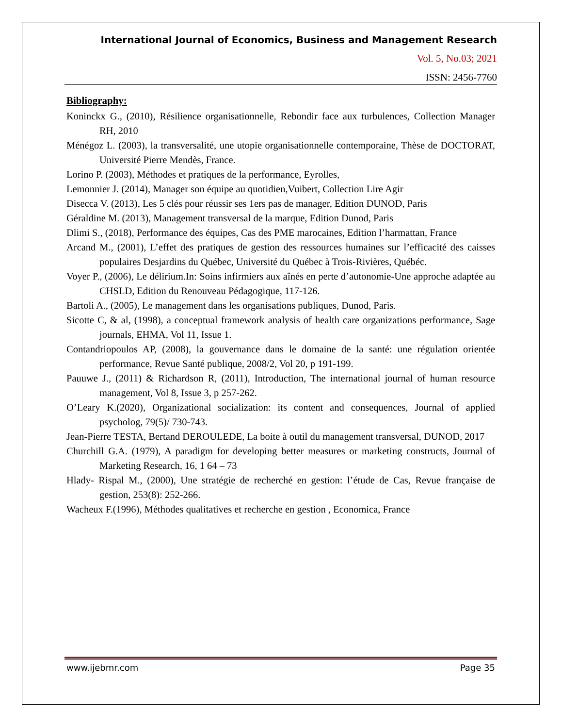International Journal of Economics, Business and Management Research
Vol. 5, No.03; 2021
ISSN: 2456-7760
Bibliography:
Koninckx G., (2010), Résilience organisationnelle, Rebondir face aux turbulences, Collection Manager RH, 2010
Ménégoz L. (2003), la transversalité, une utopie organisationnelle contemporaine, Thèse de DOCTORAT, Université Pierre Mendès, France.
Lorino P. (2003), Méthodes et pratiques de la performance, Eyrolles,
Lemonnier J. (2014), Manager son équipe au quotidien,Vuibert, Collection Lire Agir
Disecca V. (2013), Les 5 clés pour réussir ses 1ers pas de manager, Edition DUNOD, Paris
Géraldine M. (2013), Management transversal de la marque, Edition Dunod, Paris
Dlimi S., (2018), Performance des équipes, Cas des PME marocaines, Edition l’harmattan, France
Arcand M., (2001), L’effet des pratiques de gestion des ressources humaines sur l’efficacité des caisses populaires Desjardins du Québec, Université du Québec à Trois-Rivières, Québéc.
Voyer P., (2006), Le délirium.In: Soins infirmiers aux aînés en perte d’autonomie-Une approche adaptée au CHSLD, Edition du Renouveau Pédagogique, 117-126.
Bartoli A., (2005), Le management dans les organisations publiques, Dunod, Paris.
Sicotte C, & al, (1998), a conceptual framework analysis of health care organizations performance, Sage journals, EHMA, Vol 11, Issue 1.
Contandriopoulos AP, (2008), la gouvernance dans le domaine de la santé: une régulation orientée performance, Revue Santé publique, 2008/2, Vol 20, p 191-199.
Pauuwe J., (2011) & Richardson R, (2011), Introduction, The international journal of human resource management, Vol 8, Issue 3, p 257-262.
O’Leary K.(2020), Organizational socialization: its content and consequences, Journal of applied psycholog, 79(5)/ 730-743.
Jean-Pierre TESTA, Bertand DEROULEDE, La boite à outil du management transversal, DUNOD, 2017
Churchill G.A. (1979), A paradigm for developing better measures or marketing constructs, Journal of Marketing Research, 16, 1 64 – 73
Hlady- Rispal M., (2000), Une stratégie de recherché en gestion: l’étude de Cas, Revue française de gestion, 253(8): 252-266.
Wacheux F.(1996), Méthodes qualitatives et recherche en gestion , Economica, France
www.ijebmr.com Page 35